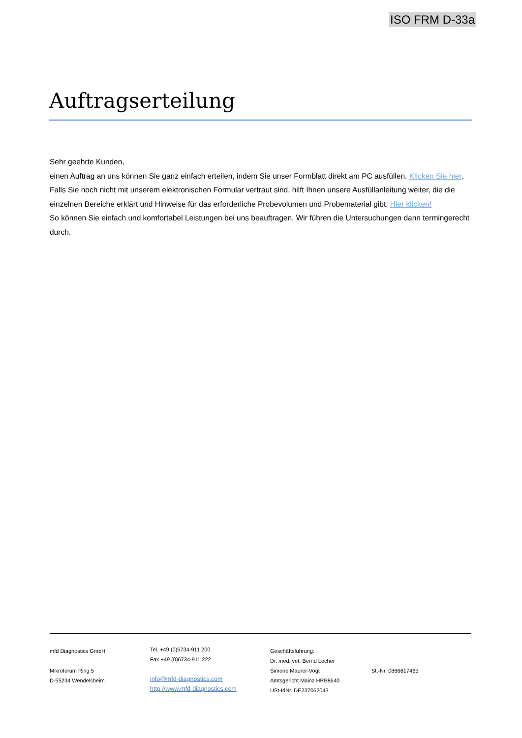ISO FRM D-33a
Auftragserteilung
Sehr geehrte Kunden,
einen Auftrag an uns können Sie ganz einfach erteilen, indem Sie unser Formblatt direkt am PC ausfüllen. Klicken Sie hier.
Falls Sie noch nicht mit unserem elektronischen Formular vertraut sind, hilft Ihnen unsere Ausfüllanleitung weiter, die die einzelnen Bereiche erklärt und Hinweise für das erforderliche Probevolumen und Probematerial gibt. Hier klicken!
So können Sie einfach und komfortabel Leistungen bei uns beauftragen. Wir führen die Untersuchungen dann termingerecht durch.
mfd Diagnostics GmbH
Mikroforum Ring 5
D-55234 Wendelsheim
Tel. +49 (0)6734-911 200
Fax +49 (0)6734-911 222
info@mfd-diagnostics.com
http://www.mfd-diagnostics.com
Geschäftsführung:
Dr. med. vet. Bernd Lecher
Simone Maurer-Vogt
Amtsgericht Mainz HRB8640
USt-IdNr. DE237062043
St.-Nr. 0866617465